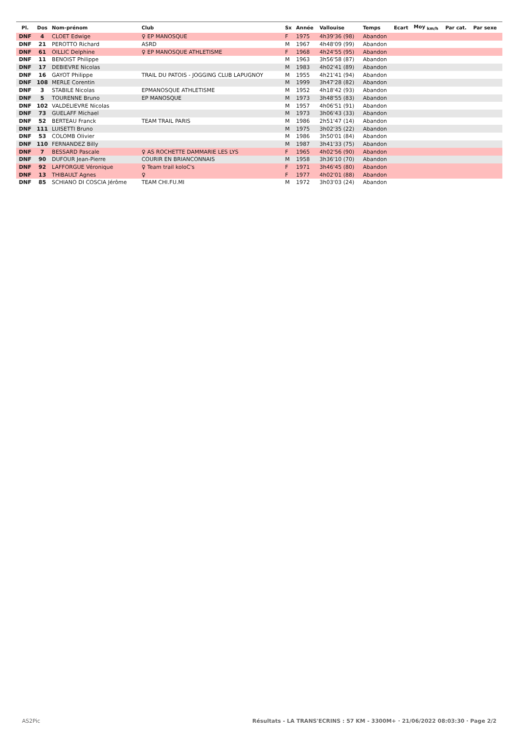| Pl. | Dos | Nom-prénom | Club | Sx | Année | Vallouise | Temps | Ecart | Moy <sub>km/h</sub> | Par cat. | Par sexe |
| --- | --- | --- | --- | --- | --- | --- | --- | --- | --- | --- | --- |
| DNF | 4 | CLOET Edwige | ♀ EP MANOSQUE | F | 1975 | 4h39'36 (98) | Abandon | | | | |
| DNF | 21 | PEROTTO Richard | ASRD | M | 1967 | 4h48'09 (99) | Abandon | | | | |
| DNF | 61 | OILLIC Delphine | ♀ EP MANOSQUE ATHLETISME | F | 1968 | 4h24'55 (95) | Abandon | | | | |
| DNF | 11 | BENOIST Philippe | | M | 1963 | 3h56'58 (87) | Abandon | | | | |
| DNF | 17 | DEBIEVRE Nicolas | | M | 1983 | 4h02'41 (89) | Abandon | | | | |
| DNF | 16 | GAYOT Philippe | TRAIL DU PATOIS - JOGGING CLUB LAPUGNOY | M | 1955 | 4h21'41 (94) | Abandon | | | | |
| DNF | 108 | MERLE Corentin | | M | 1999 | 3h47'28 (82) | Abandon | | | | |
| DNF | 3 | STABILE Nicolas | EPMANOSQUE ATHLETISME | M | 1952 | 4h18'42 (93) | Abandon | | | | |
| DNF | 5 | TOURENNE Bruno | EP MANOSQUE | M | 1973 | 3h48'55 (83) | Abandon | | | | |
| DNF | 102 | VALDELIEVRE Nicolas | | M | 1957 | 4h06'51 (91) | Abandon | | | | |
| DNF | 73 | GUELAFF Michael | | M | 1973 | 3h06'43 (33) | Abandon | | | | |
| DNF | 52 | BERTEAU Franck | TEAM TRAIL PARIS | M | 1986 | 2h51'47 (14) | Abandon | | | | |
| DNF | 111 | LUISETTI Bruno | | M | 1975 | 3h02'35 (22) | Abandon | | | | |
| DNF | 53 | COLOMB Olivier | | M | 1986 | 3h50'01 (84) | Abandon | | | | |
| DNF | 110 | FERNANDEZ Billy | | M | 1987 | 3h41'33 (75) | Abandon | | | | |
| DNF | 7 | BESSARD Pascale | ♀ AS ROCHETTE DAMMARIE LES LYS | F | 1965 | 4h02'56 (90) | Abandon | | | | |
| DNF | 90 | DUFOUR Jean-Pierre | COURIR EN BRIANCONNAIS | M | 1958 | 3h36'10 (70) | Abandon | | | | |
| DNF | 92 | LAFFORGUE Véronique | ♀ Team trail koloC's | F | 1971 | 3h46'45 (80) | Abandon | | | | |
| DNF | 13 | THIBAULT Agnes | ♀ | F | 1977 | 4h02'01 (88) | Abandon | | | | |
| DNF | 85 | SCHIANO DI COSCIA Jérôme | TEAM CHI.FU.MI | M | 1972 | 3h03'03 (24) | Abandon | | | | |
AS2Pic
Résultats - LA TRANS'ECRINS : 57 KM - 3300M+ · 21/06/2022 08:03:30 · Page 2/2